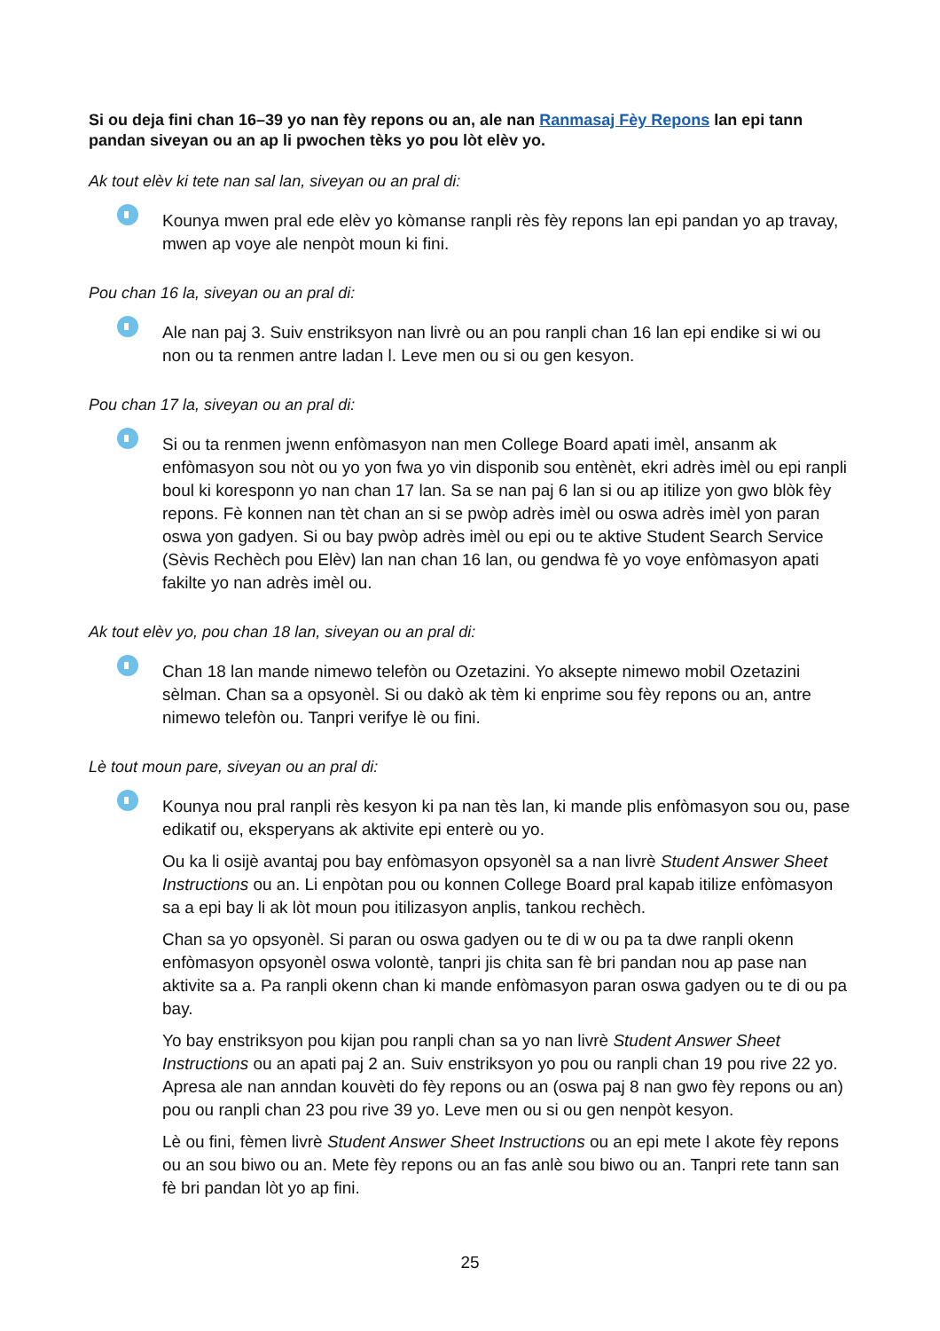Si ou deja fini chan 16–39 yo nan fèy repons ou an, ale nan Ranmasaj Fèy Repons lan epi tann pandan siveyan ou an ap li pwochen tèks yo pou lòt elèv yo.
Ak tout elèv ki tete nan sal lan, siveyan ou an pral di:
Kounya mwen pral ede elèv yo kòmanse ranpli rès fèy repons lan epi pandan yo ap travay, mwen ap voye ale nenpòt moun ki fini.
Pou chan 16 la, siveyan ou an pral di:
Ale nan paj 3. Suiv enstriksyon nan livrè ou an pou ranpli chan 16 lan epi endike si wi ou non ou ta renmen antre ladan l. Leve men ou si ou gen kesyon.
Pou chan 17 la, siveyan ou an pral di:
Si ou ta renmen jwenn enfòmasyon nan men College Board apati imèl, ansanm ak enfòmasyon sou nòt ou yo yon fwa yo vin disponib sou entènèt, ekri adrès imèl ou epi ranpli boul ki koresponn yo nan chan 17 lan. Sa se nan paj 6 lan si ou ap itilize yon gwo blòk fèy repons. Fè konnen nan tèt chan an si se pwòp adrès imèl ou oswa adrès imèl yon paran oswa yon gadyen. Si ou bay pwòp adrès imèl ou epi ou te aktive Student Search Service (Sèvis Rechèch pou Elèv) lan nan chan 16 lan, ou gendwa fè yo voye enfòmasyon apati fakilte yo nan adrès imèl ou.
Ak tout elèv yo, pou chan 18 lan, siveyan ou an pral di:
Chan 18 lan mande nimewo telefòn ou Ozetazini. Yo aksepte nimewo mobil Ozetazini sèlman. Chan sa a opsyonèl. Si ou dakò ak tèm ki enprime sou fèy repons ou an, antre nimewo telefòn ou. Tanpri verifye lè ou fini.
Lè tout moun pare, siveyan ou an pral di:
Kounya nou pral ranpli rès kesyon ki pa nan tès lan, ki mande plis enfòmasyon sou ou, pase edikatif ou, eksperyans ak aktivite epi enterè ou yo.
Ou ka li osijè avantaj pou bay enfòmasyon opsyonèl sa a nan livrè Student Answer Sheet Instructions ou an. Li enpòtan pou ou konnen College Board pral kapab itilize enfòmasyon sa a epi bay li ak lòt moun pou itilizasyon anplis, tankou rechèch.
Chan sa yo opsyonèl. Si paran ou oswa gadyen ou te di w ou pa ta dwe ranpli okenn enfòmasyon opsyonèl oswa volontè, tanpri jis chita san fè bri pandan nou ap pase nan aktivite sa a. Pa ranpli okenn chan ki mande enfòmasyon paran oswa gadyen ou te di ou pa bay.
Yo bay enstriksyon pou kijan pou ranpli chan sa yo nan livrè Student Answer Sheet Instructions ou an apati paj 2 an. Suiv enstriksyon yo pou ou ranpli chan 19 pou rive 22 yo. Apresa ale nan anndan kouvèti do fèy repons ou an (oswa paj 8 nan gwo fèy repons ou an) pou ou ranpli chan 23 pou rive 39 yo. Leve men ou si ou gen nenpòt kesyon.
Lè ou fini, fèmen livrè Student Answer Sheet Instructions ou an epi mete l akote fèy repons ou an sou biwo ou an. Mete fèy repons ou an fas anlè sou biwo ou an. Tanpri rete tann san fè bri pandan lòt yo ap fini.
25